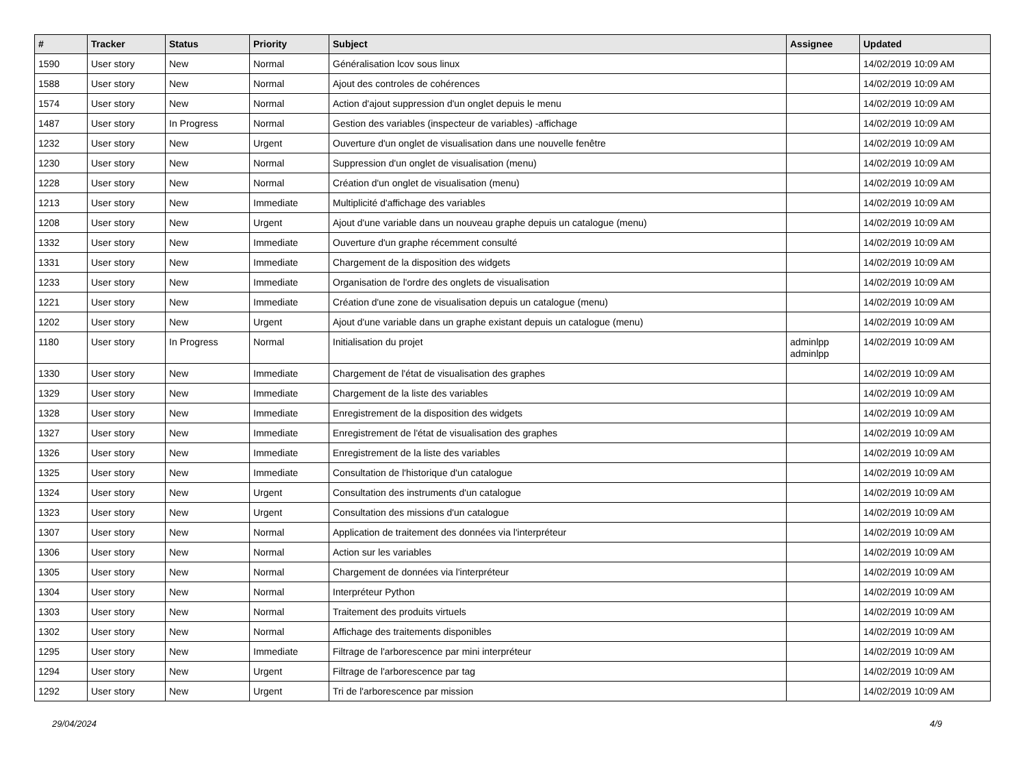| # | Tracker | Status | Priority | Subject | Assignee | Updated |
| --- | --- | --- | --- | --- | --- | --- |
| 1590 | User story | New | Normal | Généralisation lcov sous linux | | 14/02/2019 10:09 AM |
| 1588 | User story | New | Normal | Ajout des controles de cohérences | | 14/02/2019 10:09 AM |
| 1574 | User story | New | Normal | Action d'ajout suppression d'un onglet depuis le menu | | 14/02/2019 10:09 AM |
| 1487 | User story | In Progress | Normal | Gestion des variables (inspecteur de variables) -affichage | | 14/02/2019 10:09 AM |
| 1232 | User story | New | Urgent | Ouverture d'un onglet de visualisation dans une nouvelle fenêtre | | 14/02/2019 10:09 AM |
| 1230 | User story | New | Normal | Suppression d'un onglet de visualisation (menu) | | 14/02/2019 10:09 AM |
| 1228 | User story | New | Normal | Création d'un onglet de visualisation (menu) | | 14/02/2019 10:09 AM |
| 1213 | User story | New | Immediate | Multiplicité d'affichage des variables | | 14/02/2019 10:09 AM |
| 1208 | User story | New | Urgent | Ajout d'une variable dans un nouveau graphe depuis un catalogue (menu) | | 14/02/2019 10:09 AM |
| 1332 | User story | New | Immediate | Ouverture d'un graphe récemment consulté | | 14/02/2019 10:09 AM |
| 1331 | User story | New | Immediate | Chargement de la disposition des widgets | | 14/02/2019 10:09 AM |
| 1233 | User story | New | Immediate | Organisation de l'ordre des onglets de visualisation | | 14/02/2019 10:09 AM |
| 1221 | User story | New | Immediate | Création d'une zone de visualisation depuis un catalogue (menu) | | 14/02/2019 10:09 AM |
| 1202 | User story | New | Urgent | Ajout d'une variable dans un graphe existant depuis un catalogue (menu) | | 14/02/2019 10:09 AM |
| 1180 | User story | In Progress | Normal | Initialisation du projet | adminlpp adminlpp | 14/02/2019 10:09 AM |
| 1330 | User story | New | Immediate | Chargement de l'état de visualisation des graphes | | 14/02/2019 10:09 AM |
| 1329 | User story | New | Immediate | Chargement de la liste des variables | | 14/02/2019 10:09 AM |
| 1328 | User story | New | Immediate | Enregistrement de la disposition des widgets | | 14/02/2019 10:09 AM |
| 1327 | User story | New | Immediate | Enregistrement de l'état de visualisation des graphes | | 14/02/2019 10:09 AM |
| 1326 | User story | New | Immediate | Enregistrement de la liste des variables | | 14/02/2019 10:09 AM |
| 1325 | User story | New | Immediate | Consultation de l'historique d'un catalogue | | 14/02/2019 10:09 AM |
| 1324 | User story | New | Urgent | Consultation des instruments d'un catalogue | | 14/02/2019 10:09 AM |
| 1323 | User story | New | Urgent | Consultation des missions d'un catalogue | | 14/02/2019 10:09 AM |
| 1307 | User story | New | Normal | Application de traitement des données via l'interpréteur | | 14/02/2019 10:09 AM |
| 1306 | User story | New | Normal | Action sur les variables | | 14/02/2019 10:09 AM |
| 1305 | User story | New | Normal | Chargement de données via l'interpréteur | | 14/02/2019 10:09 AM |
| 1304 | User story | New | Normal | Interpréteur Python | | 14/02/2019 10:09 AM |
| 1303 | User story | New | Normal | Traitement des produits virtuels | | 14/02/2019 10:09 AM |
| 1302 | User story | New | Normal | Affichage des traitements disponibles | | 14/02/2019 10:09 AM |
| 1295 | User story | New | Immediate | Filtrage de l'arborescence par mini interpréteur | | 14/02/2019 10:09 AM |
| 1294 | User story | New | Urgent | Filtrage de l'arborescence par tag | | 14/02/2019 10:09 AM |
| 1292 | User story | New | Urgent | Tri de l'arborescence par mission | | 14/02/2019 10:09 AM |
29/04/2024 4/9